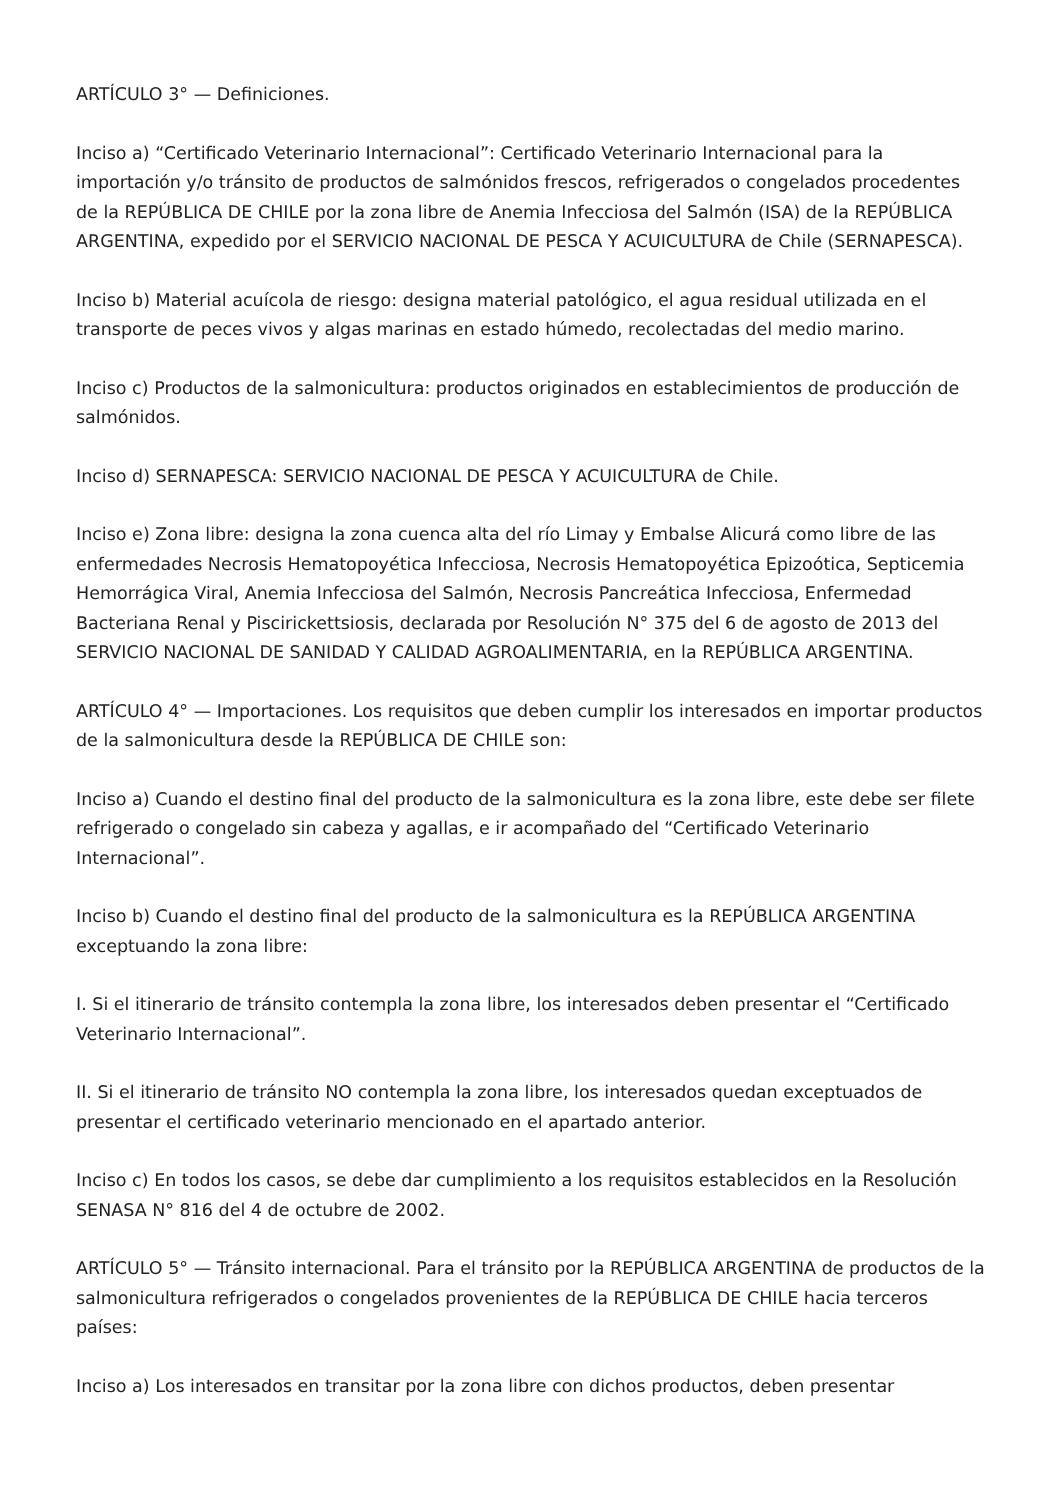ARTÍCULO 3° — Definiciones.
Inciso a) “Certificado Veterinario Internacional”: Certificado Veterinario Internacional para la importación y/o tránsito de productos de salmónidos frescos, refrigerados o congelados procedentes de la REPÚBLICA DE CHILE por la zona libre de Anemia Infecciosa del Salmón (ISA) de la REPÚBLICA ARGENTINA, expedido por el SERVICIO NACIONAL DE PESCA Y ACUICULTURA de Chile (SERNAPESCA).
Inciso b) Material acuícola de riesgo: designa material patológico, el agua residual utilizada en el transporte de peces vivos y algas marinas en estado húmedo, recolectadas del medio marino.
Inciso c) Productos de la salmonicultura: productos originados en establecimientos de producción de salmónidos.
Inciso d) SERNAPESCA: SERVICIO NACIONAL DE PESCA Y ACUICULTURA de Chile.
Inciso e) Zona libre: designa la zona cuenca alta del río Limay y Embalse Alicurá como libre de las enfermedades Necrosis Hematopoyética Infecciosa, Necrosis Hematopoyética Epizoótica, Septicemia Hemorrágica Viral, Anemia Infecciosa del Salmón, Necrosis Pancreática Infecciosa, Enfermedad Bacteriana Renal y Piscirickettsiosis, declarada por Resolución N° 375 del 6 de agosto de 2013 del SERVICIO NACIONAL DE SANIDAD Y CALIDAD AGROALIMENTARIA, en la REPÚBLICA ARGENTINA.
ARTÍCULO 4° — Importaciones. Los requisitos que deben cumplir los interesados en importar productos de la salmonicultura desde la REPÚBLICA DE CHILE son:
Inciso a) Cuando el destino final del producto de la salmonicultura es la zona libre, este debe ser filete refrigerado o congelado sin cabeza y agallas, e ir acompañado del “Certificado Veterinario Internacional”.
Inciso b) Cuando el destino final del producto de la salmonicultura es la REPÚBLICA ARGENTINA exceptuando la zona libre:
I. Si el itinerario de tránsito contempla la zona libre, los interesados deben presentar el “Certificado Veterinario Internacional”.
II. Si el itinerario de tránsito NO contempla la zona libre, los interesados quedan exceptuados de presentar el certificado veterinario mencionado en el apartado anterior.
Inciso c) En todos los casos, se debe dar cumplimiento a los requisitos establecidos en la Resolución SENASA N° 816 del 4 de octubre de 2002.
ARTÍCULO 5° — Tránsito internacional. Para el tránsito por la REPÚBLICA ARGENTINA de productos de la salmonicultura refrigerados o congelados provenientes de la REPÚBLICA DE CHILE hacia terceros países:
Inciso a) Los interesados en transitar por la zona libre con dichos productos, deben presentar